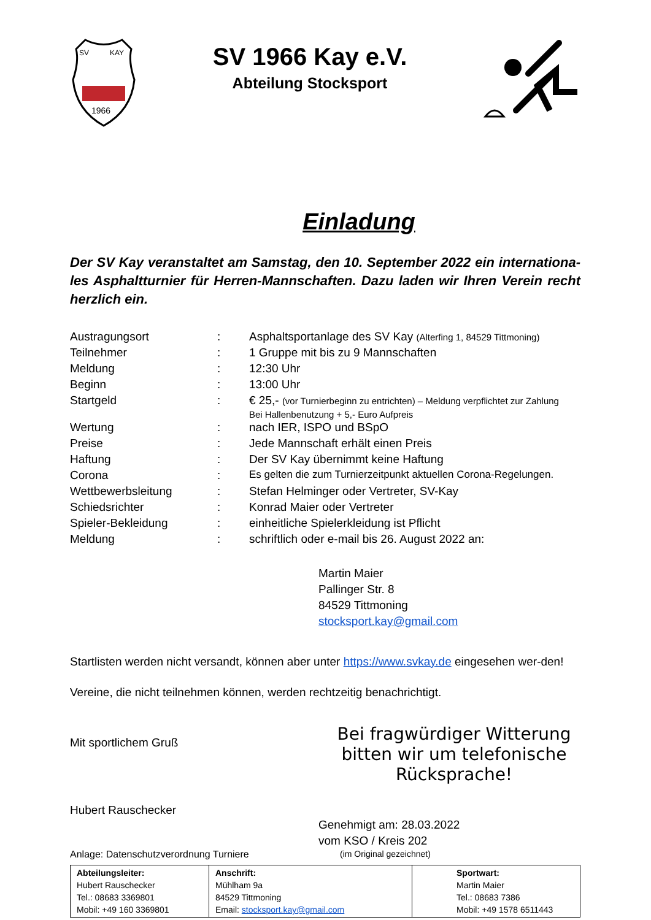1966
SV
KAY
SV 1966 Kay e.V.
Abteilung Stocksport
Einladung
Der SV Kay veranstaltet am Samstag, den 10. September 2022 ein internationa-les Asphaltturnier für Herren-Mannschaften. Dazu laden wir Ihren Verein recht herzlich ein.
| Austragungsort | : | Asphaltsportanlage des SV Kay (Alterfing 1, 84529 Tittmoning) |
| Teilnehmer | : | 1 Gruppe mit bis zu 9 Mannschaften |
| Meldung | : | 12:30 Uhr |
| Beginn | : | 13:00 Uhr |
| Startgeld | : | € 25,- (vor Turnierbeginn zu entrichten) – Meldung verpflichtet zur Zahlung Bei Hallenbenutzung + 5,- Euro Aufpreis |
| Wertung | : | nach IER, ISPO und BSpO |
| Preise | : | Jede Mannschaft erhält einen Preis |
| Haftung | : | Der SV Kay übernimmt keine Haftung |
| Corona | : | Es gelten die zum Turnierzeitpunkt aktuellen Corona-Regelungen. |
| Wettbewerbsleitung | : | Stefan Helminger oder Vertreter, SV-Kay |
| Schiedsrichter | : | Konrad Maier oder Vertreter |
| Spieler-Bekleidung | : | einheitliche Spielerkleidung ist Pflicht |
| Meldung | : | schriftlich oder e-mail bis 26. August 2022 an: |
Martin Maier
Pallinger Str. 8
84529 Tittmoning
stocksport.kay@gmail.com
Startlisten werden nicht versandt, können aber unter https://www.svkay.de eingesehen wer-den!
Vereine, die nicht teilnehmen können, werden rechtzeitig benachrichtigt.
Mit sportlichem Gruß
Hubert Rauschecker
Bei fragwürdiger Witterung bitten wir um telefonische Rücksprache!
Genehmigt am: 28.03.2022
vom KSO / Kreis 202
Anlage: Datenschutzverordnung Turniere (im Original gezeichnet)
| Abteilungsleiter: Hubert Rauschecker Tel.: 08683 3369801 Mobil: +49 160 3369801 | Anschrift: Mühlham 9a 84529 Tittmoning Email: stocksport.kay@gmail.com | Sportwart: Martin Maier Tel.: 08683 7386 Mobil: +49 1578 6511443 |